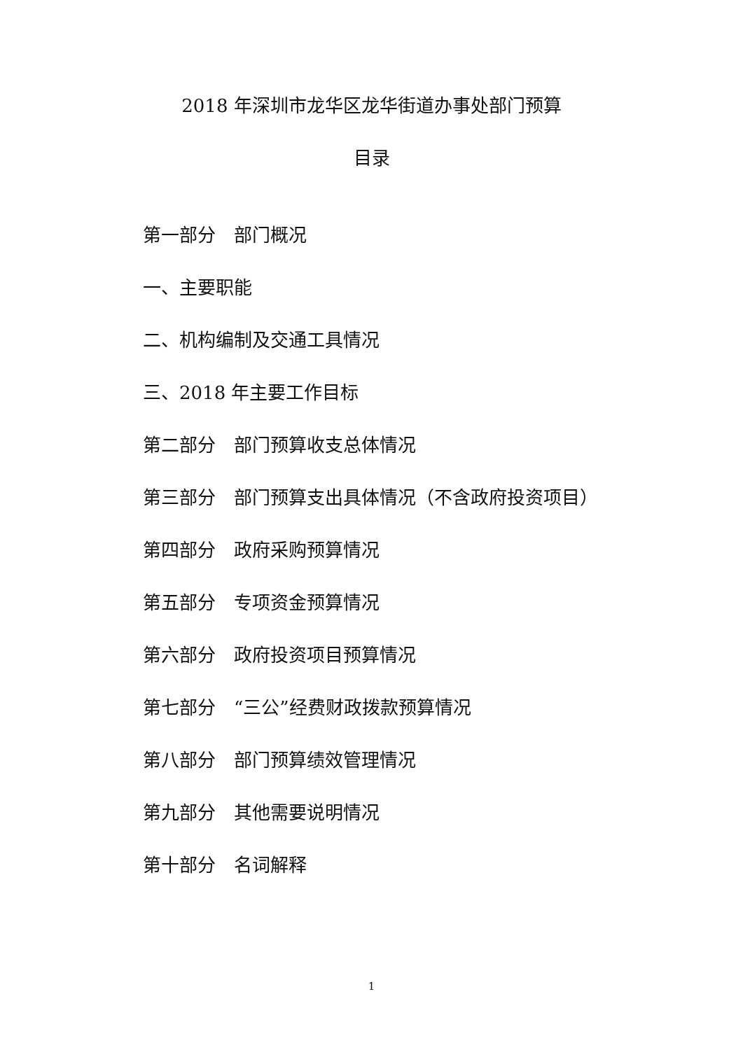2018 年深圳市龙华区龙华街道办事处部门预算
目录
第一部分　部门概况
一、主要职能
二、机构编制及交通工具情况
三、2018 年主要工作目标
第二部分　部门预算收支总体情况
第三部分　部门预算支出具体情况（不含政府投资项目）
第四部分　政府采购预算情况
第五部分　专项资金预算情况
第六部分　政府投资项目预算情况
第七部分　“三公”经费财政拨款预算情况
第八部分　部门预算绩效管理情况
第九部分　其他需要说明情况
第十部分　名词解释
1